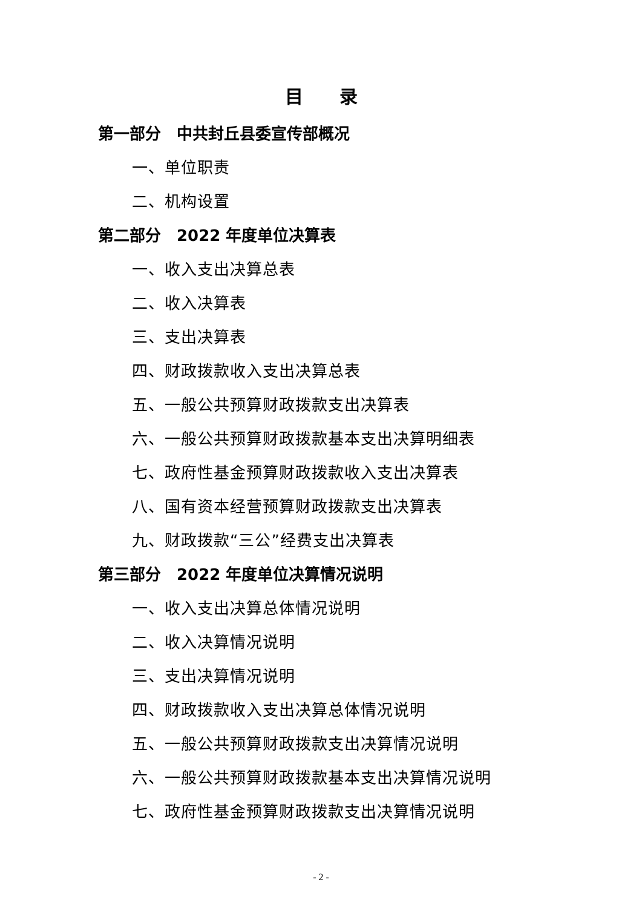目录
第一部分　中共封丘县委宣传部概况
一、单位职责
二、机构设置
第二部分　2022 年度单位决算表
一、收入支出决算总表
二、收入决算表
三、支出决算表
四、财政拨款收入支出决算总表
五、一般公共预算财政拨款支出决算表
六、一般公共预算财政拨款基本支出决算明细表
七、政府性基金预算财政拨款收入支出决算表
八、国有资本经营预算财政拨款支出决算表
九、财政拨款“三公”经费支出决算表
第三部分　2022 年度单位决算情况说明
一、收入支出决算总体情况说明
二、收入决算情况说明
三、支出决算情况说明
四、财政拨款收入支出决算总体情况说明
五、一般公共预算财政拨款支出决算情况说明
六、一般公共预算财政拨款基本支出决算情况说明
七、政府性基金预算财政拨款支出决算情况说明
- 2 -